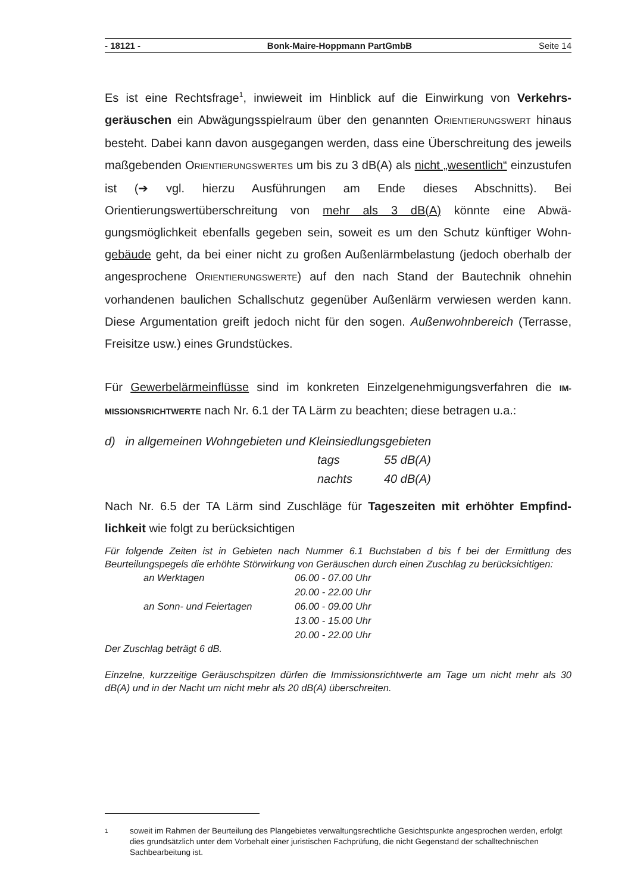- 18121 - Bonk-Maire-Hoppmann PartGmbB Seite 14
Es ist eine Rechtsfrage<sup>1</sup>, inwieweit im Hinblick auf die Einwirkung von Verkehrs­geräuschen ein Abwägungsspielraum über den genannten ORIENTIERUNGSWERT hinaus besteht. Dabei kann davon ausgegangen werden, dass eine Überschreitung des jeweils maßgebenden ORIENTIERUNGSWERTES um bis zu 3 dB(A) als nicht „we­sentlich“ einzustufen ist (➔ vgl. hierzu Ausführungen am Ende dieses Abschnitts). Bei Orientierungswertüberschreitung von mehr als 3 dB(A) könnte eine Abwä­gungsmöglichkeit ebenfalls gegeben sein, soweit es um den Schutz künftiger Wohn­gebäude geht, da bei einer nicht zu großen Außenlärmbelastung (jedoch oberhalb der angesprochene ORIENTIERUNGSWERTE) auf den nach Stand der Bautechnik ohnehin vorhandenen baulichen Schallschutz gegenüber Außenlärm verwiesen werden kann. Diese Argumentation greift jedoch nicht für den sogen. Außenwohn­bereich (Terrasse, Freisitze usw.) eines Grundstückes.
Für Gewerbelärmeinflüsse sind im konkreten Einzelgenehmigungsverfahren die IM­MISSIONSRICHTWERTE nach Nr. 6.1 der TA Lärm zu beachten; diese betragen u.a.:
d) in allgemeinen Wohngebieten und Kleinsiedlungsgebieten
| tags | 55 dB(A) |
| nachts | 40 dB(A) |
Nach Nr. 6.5 der TA Lärm sind Zuschläge für Tageszeiten mit erhöhter Empfind­lichkeit wie folgt zu berücksichtigen
Für folgende Zeiten ist in Gebieten nach Nummer 6.1 Buchstaben d bis f bei der Ermittlung des Beurteilungspegels die erhöhte Störwirkung von Geräuschen durch einen Zuschlag zu berücksichtigen:
| an Werktagen | 06.00 - 07.00 Uhr |
| | 20.00 - 22.00 Uhr |
| an Sonn- und Feiertagen | 06.00 - 09.00 Uhr |
| | 13.00 - 15.00 Uhr |
| | 20.00 - 22.00 Uhr |
Der Zuschlag beträgt 6 dB.
Einzelne, kurzzeitige Geräuschspitzen dürfen die Immissionsrichtwerte am Tage um nicht mehr als 30 dB(A) und in der Nacht um nicht mehr als 20 dB(A) überschreiten.
1 soweit im Rahmen der Beurteilung des Plangebietes verwaltungsrechtliche Gesichtspunkte ange­sprochen werden, erfolgt dies grundsätzlich unter dem Vorbehalt einer juristischen Fachprüfung, die nicht Gegenstand der schalltechnischen Sachbearbeitung ist.